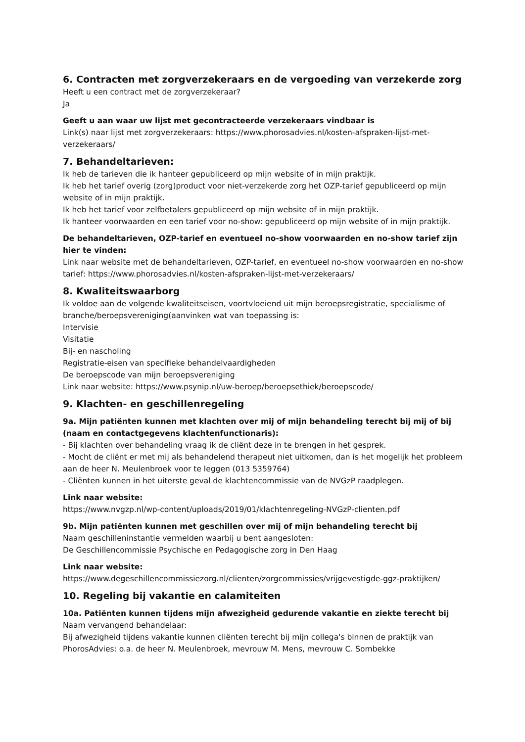6. Contracten met zorgverzekeraars en de vergoeding van verzekerde zorg
Heeft u een contract met de zorgverzekeraar?
Ja
Geeft u aan waar uw lijst met gecontracteerde verzekeraars vindbaar is
Link(s) naar lijst met zorgverzekeraars: https://www.phorosadvies.nl/kosten-afspraken-lijst-met-verzekeraars/
7. Behandeltarieven:
Ik heb de tarieven die ik hanteer gepubliceerd op mijn website of in mijn praktijk.
Ik heb het tarief overig (zorg)product voor niet-verzekerde zorg het OZP-tarief gepubliceerd op mijn website of in mijn praktijk.
Ik heb het tarief voor zelfbetalers gepubliceerd op mijn website of in mijn praktijk.
Ik hanteer voorwaarden en een tarief voor no-show: gepubliceerd op mijn website of in mijn praktijk.
De behandeltarieven, OZP-tarief en eventueel no-show voorwaarden en no-show tarief zijn hier te vinden:
Link naar website met de behandeltarieven, OZP-tarief, en eventueel no-show voorwaarden en no-show tarief: https://www.phorosadvies.nl/kosten-afspraken-lijst-met-verzekeraars/
8. Kwaliteitswaarborg
Ik voldoe aan de volgende kwaliteitseisen, voortvloeiend uit mijn beroepsregistratie, specialisme of branche/beroepsvereniging(aanvinken wat van toepassing is:
Intervisie
Visitatie
Bij- en nascholing
Registratie-eisen van specifieke behandelvaardigheden
De beroepscode van mijn beroepsvereniging
Link naar website: https://www.psynip.nl/uw-beroep/beroepsethiek/beroepscode/
9. Klachten- en geschillenregeling
9a. Mijn patiënten kunnen met klachten over mij of mijn behandeling terecht bij mij of bij (naam en contactgegevens klachtenfunctionaris):
- Bij klachten over behandeling vraag ik de cliënt deze in te brengen in het gesprek.
- Mocht de cliënt er met mij als behandelend therapeut niet uitkomen, dan is het mogelijk het probleem
aan de heer N. Meulenbroek voor te leggen (013 5359764)
- Cliënten kunnen in het uiterste geval de klachtencommissie van de NVGzP raadplegen.
Link naar website:
https://www.nvgzp.nl/wp-content/uploads/2019/01/klachtenregeling-NVGzP-clienten.pdf
9b. Mijn patiënten kunnen met geschillen over mij of mijn behandeling terecht bij
Naam geschilleninstantie vermelden waarbij u bent aangesloten:
De Geschillencommissie Psychische en Pedagogische zorg in Den Haag
Link naar website:
https://www.degeschillencommissiezorg.nl/clienten/zorgcommissies/vrijgevestigde-ggz-praktijken/
10. Regeling bij vakantie en calamiteiten
10a. Patiënten kunnen tijdens mijn afwezigheid gedurende vakantie en ziekte terecht bij
Naam vervangend behandelaar:
Bij afwezigheid tijdens vakantie kunnen cliënten terecht bij mijn collega's binnen de praktijk van PhorosAdvies: o.a. de heer N. Meulenbroek, mevrouw M. Mens, mevrouw C. Sombekke